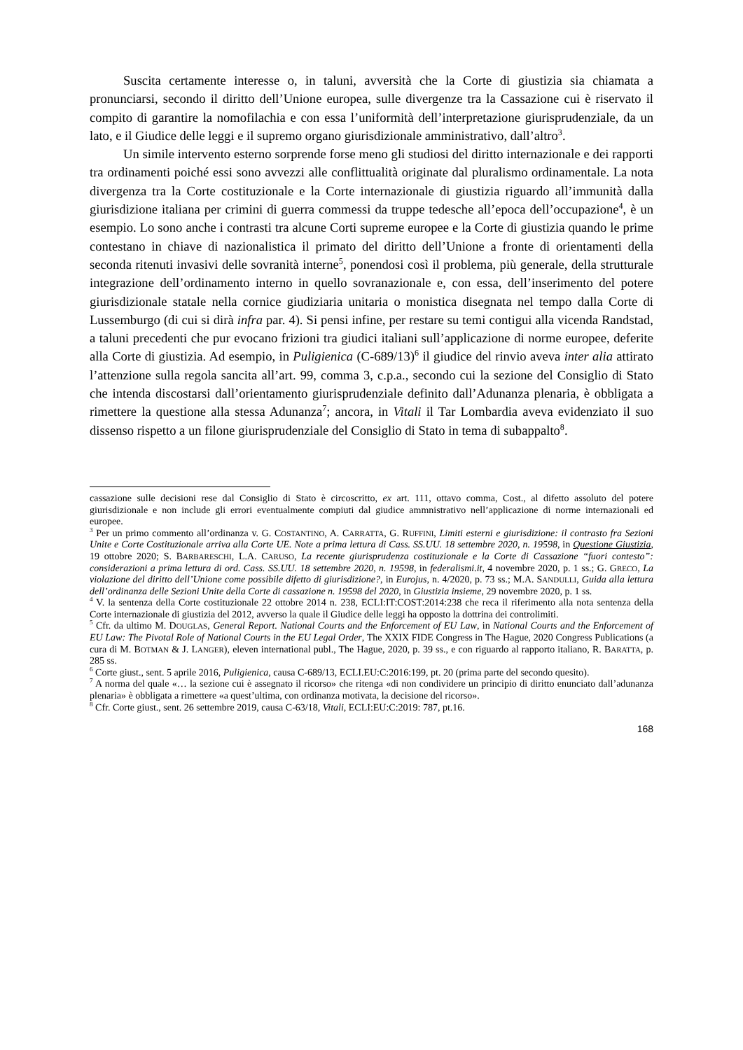Suscita certamente interesse o, in taluni, avversità che la Corte di giustizia sia chiamata a pronunciarsi, secondo il diritto dell’Unione europea, sulle divergenze tra la Cassazione cui è riservato il compito di garantire la nomofilachia e con essa l’uniformità dell’interpretazione giurisprudenziale, da un lato, e il Giudice delle leggi e il supremo organo giurisdizionale amministrativo, dall’altro<sup>3</sup>.
Un simile intervento esterno sorprende forse meno gli studiosi del diritto internazionale e dei rapporti tra ordinamenti poiché essi sono avvezzi alle conflittualità originate dal pluralismo ordinamentale. La nota divergenza tra la Corte costituzionale e la Corte internazionale di giustizia riguardo all’immunità dalla giurisdizione italiana per crimini di guerra commessi da truppe tedesche all’epoca dell’occupazione<sup>4</sup>, è un esempio. Lo sono anche i contrasti tra alcune Corti supreme europee e la Corte di giustizia quando le prime contestano in chiave di nazionalistica il primato del diritto dell’Unione a fronte di orientamenti della seconda ritenuti invasivi delle sovranità interne<sup>5</sup>, ponendosi così il problema, più generale, della strutturale integrazione dell’ordinamento interno in quello sovranazionale e, con essa, dell’inserimento del potere giurisdizionale statale nella cornice giudiziaria unitaria o monistica disegnata nel tempo dalla Corte di Lussemburgo (di cui si dirà infra par. 4). Si pensi infine, per restare su temi contigui alla vicenda Randstad, a taluni precedenti che pur evocano frizioni tra giudici italiani sull’applicazione di norme europee, deferite alla Corte di giustizia. Ad esempio, in Puligienica (C-689/13)<sup>6</sup> il giudice del rinvio aveva inter alia attirato l’attenzione sulla regola sancita all’art. 99, comma 3, c.p.a., secondo cui la sezione del Consiglio di Stato che intenda discostarsi dall’orientamento giurisprudenziale definito dall’Adunanza plenaria, è obbligata a rimettere la questione alla stessa Adunanza<sup>7</sup>; ancora, in Vitali il Tar Lombardia aveva evidenziato il suo dissenso rispetto a un filone giurisprudenziale del Consiglio di Stato in tema di subappalto<sup>8</sup>.
cassazione sulle decisioni rese dal Consiglio di Stato è circoscritto, ex art. 111, ottavo comma, Cost., al difetto assoluto del potere giurisdizionale e non include gli errori eventualmente compiuti dal giudice ammnistrativo nell’applicazione di norme internazionali ed europee.
<sup>3</sup> Per un primo commento all’ordinanza v. G. COSTANTINO, A. CARRATTA, G. RUFFINI, Limiti esterni e giurisdizione: il contrasto fra Sezioni Unite e Corte Costituzionale arriva alla Corte UE. Note a prima lettura di Cass. SS.UU. 18 settembre 2020, n. 19598, in Questione Giustizia, 19 ottobre 2020; S. BARBARESCHI, L.A. CARUSO, La recente giurisprudenza costituzionale e la Corte di Cassazione “fuori contesto”: considerazioni a prima lettura di ord. Cass. SS.UU. 18 settembre 2020, n. 19598, in federalismi.it, 4 novembre 2020, p. 1 ss.; G. GRECO, La violazione del diritto dell’Unione come possibile difetto di giurisdizione?, in Eurojus, n. 4/2020, p. 73 ss.; M.A. SANDULLI, Guida alla lettura dell’ordinanza delle Sezioni Unite della Corte di cassazione n. 19598 del 2020, in Giustizia insieme, 29 novembre 2020, p. 1 ss.
<sup>4</sup> V. la sentenza della Corte costituzionale 22 ottobre 2014 n. 238, ECLI:IT:COST:2014:238 che reca il riferimento alla nota sentenza della Corte internazionale di giustizia del 2012, avverso la quale il Giudice delle leggi ha opposto la dottrina dei controlimiti.
<sup>5</sup> Cfr. da ultimo M. DOUGLAS, General Report. National Courts and the Enforcement of EU Law, in National Courts and the Enforcement of EU Law: The Pivotal Role of National Courts in the EU Legal Order, The XXIX FIDE Congress in The Hague, 2020 Congress Publications (a cura di M. BOTMAN & J. LANGER), eleven international publ., The Hague, 2020, p. 39 ss., e con riguardo al rapporto italiano, R. BARATTA, p. 285 ss.
<sup>6</sup> Corte giust., sent. 5 aprile 2016, Puligienica, causa C-689/13, ECLI.EU:C:2016:199, pt. 20 (prima parte del secondo quesito).
<sup>7</sup> A norma del quale «… la sezione cui è assegnato il ricorso» che ritenga «di non condividere un principio di diritto enunciato dall’adunanza plenaria» è obbligata a rimettere «a quest’ultima, con ordinanza motivata, la decisione del ricorso».
<sup>8</sup> Cfr. Corte giust., sent. 26 settembre 2019, causa C-63/18, Vitali, ECLI:EU:C:2019: 787, pt.16.
168